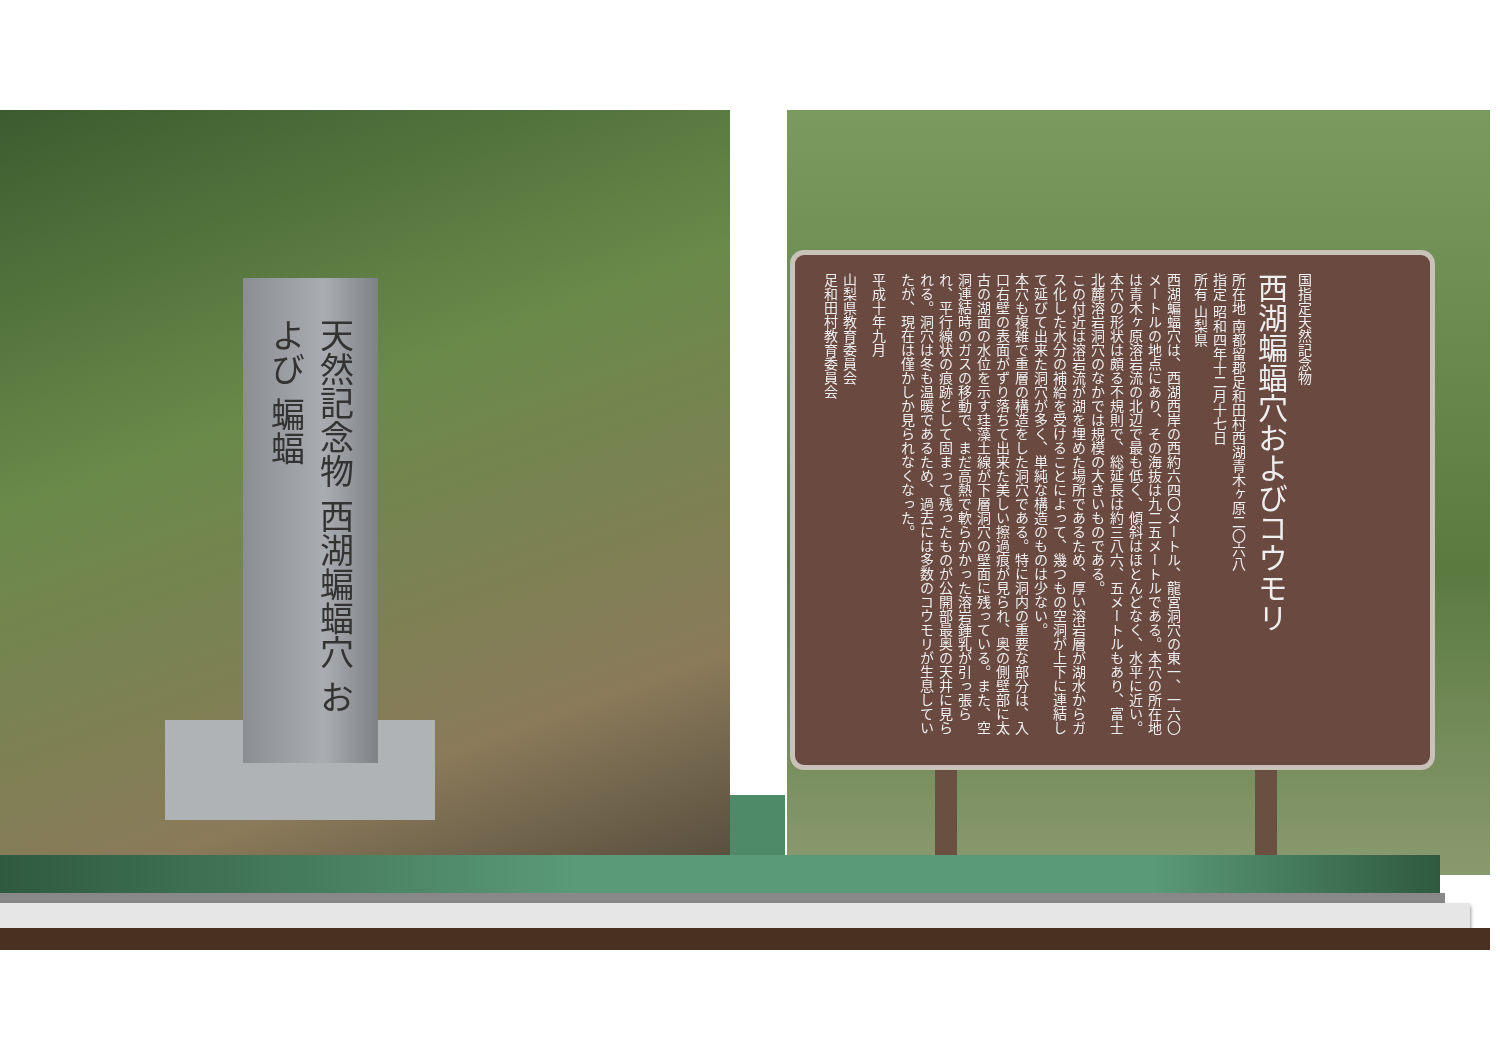天然記念物 西湖蝙蝠穴 および 蝙蝠
国指定天然記念物
西湖蝙蝠穴およびコウモリ
所在地 南都留郡足和田村西湖青木ヶ原二〇六八
指定 昭和四年十二月十七日
所有 山梨県
西湖蝙蝠穴は、西湖西岸の西約六四〇メートル、龍宮洞穴の東一、一六〇メートルの地点にあり、その海抜は九二五メートルである。本穴の所在地は青木ヶ原溶岩流の北辺で最も低く、傾斜はほとんどなく、水平に近い。
本穴の形状は頗る不規則で、総延長は約三八六、五メートルもあり、富士北麓溶岩洞穴のなかでは規模の大きいものである。
この付近は溶岩流が湖を埋めた場所であるため、厚い溶岩層が湖水からガス化した水分の補給を受けることによって、幾つもの空洞が上下に連結して延びて出来た洞穴が多く、単純な構造のものは少ない。
本穴も複雑で重層の構造をした洞穴である。特に洞内の重要な部分は、入口右壁の表面がずり落ちて出来た美しい擦過痕が見られ、奥の側壁部に太古の湖面の水位を示す珪藻土線が下層洞穴の壁面に残っている。また、空洞連結時のガスの移動で、まだ高熱で軟らかかった溶岩鍾乳が引っ張られ、平行線状の痕跡として固まって残ったものが公開部最奥の天井に見られる。洞穴は冬も温暖であるため、過去には多数のコウモリが生息していたが、現在は僅かしか見られなくなった。
平成十年九月
山梨県教育委員会
足和田村教育委員会